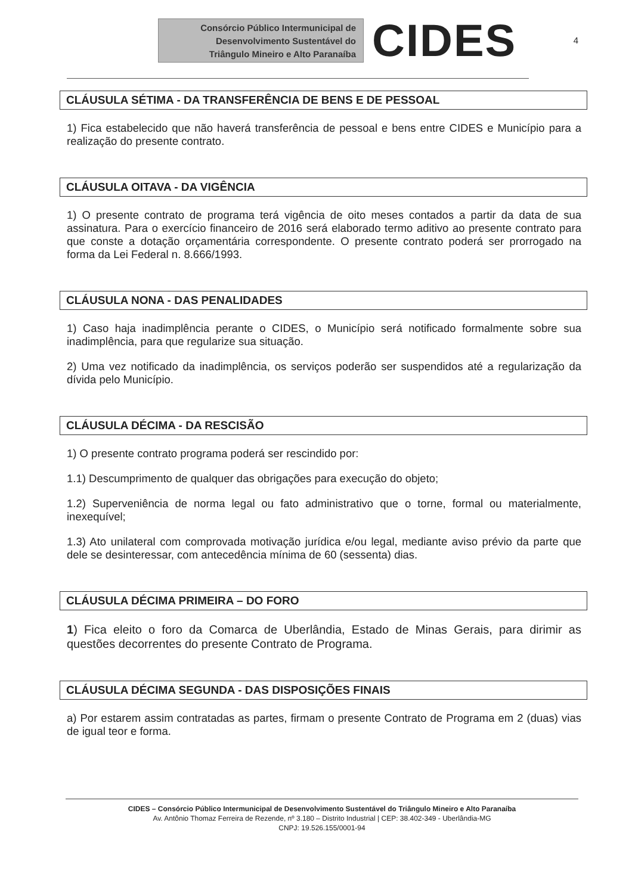Consórcio Público Intermunicipal de
Desenvolvimento Sustentável do
Triângulo Mineiro e Alto Paranaíba
CIDES
4
CLÁUSULA SÉTIMA - DA TRANSFERÊNCIA DE BENS E DE PESSOAL
1) Fica estabelecido que não haverá transferência de pessoal e bens entre CIDES e Município para a realização do presente contrato.
CLÁUSULA OITAVA - DA VIGÊNCIA
1) O presente contrato de programa terá vigência de oito meses contados a partir da data de sua assinatura. Para o exercício financeiro de 2016 será elaborado termo aditivo ao presente contrato para que conste a dotação orçamentária correspondente. O presente contrato poderá ser prorrogado na forma da Lei Federal n. 8.666/1993.
CLÁUSULA NONA - DAS PENALIDADES
1) Caso haja inadimplência perante o CIDES, o Município será notificado formalmente sobre sua inadimplência, para que regularize sua situação.
2) Uma vez notificado da inadimplência, os serviços poderão ser suspendidos até a regularização da dívida pelo Município.
CLÁUSULA DÉCIMA - DA RESCISÃO
1) O presente contrato programa poderá ser rescindido por:
1.1) Descumprimento de qualquer das obrigações para execução do objeto;
1.2) Superveniência de norma legal ou fato administrativo que o torne, formal ou materialmente, inexequível;
1.3) Ato unilateral com comprovada motivação jurídica e/ou legal, mediante aviso prévio da parte que dele se desinteressar, com antecedência mínima de 60 (sessenta) dias.
CLÁUSULA DÉCIMA PRIMEIRA – DO FORO
1) Fica eleito o foro da Comarca de Uberlândia, Estado de Minas Gerais, para dirimir as questões decorrentes do presente Contrato de Programa.
CLÁUSULA DÉCIMA SEGUNDA - DAS DISPOSIÇÕES FINAIS
a) Por estarem assim contratadas as partes, firmam o presente Contrato de Programa em 2 (duas) vias de igual teor e forma.
CIDES – Consórcio Público Intermunicipal de Desenvolvimento Sustentável do Triângulo Mineiro e Alto Paranaíba
Av. Antônio Thomaz Ferreira de Rezende, nº 3.180 – Distrito Industrial | CEP: 38.402-349 - Uberlândia-MG
CNPJ: 19.526.155/0001-94